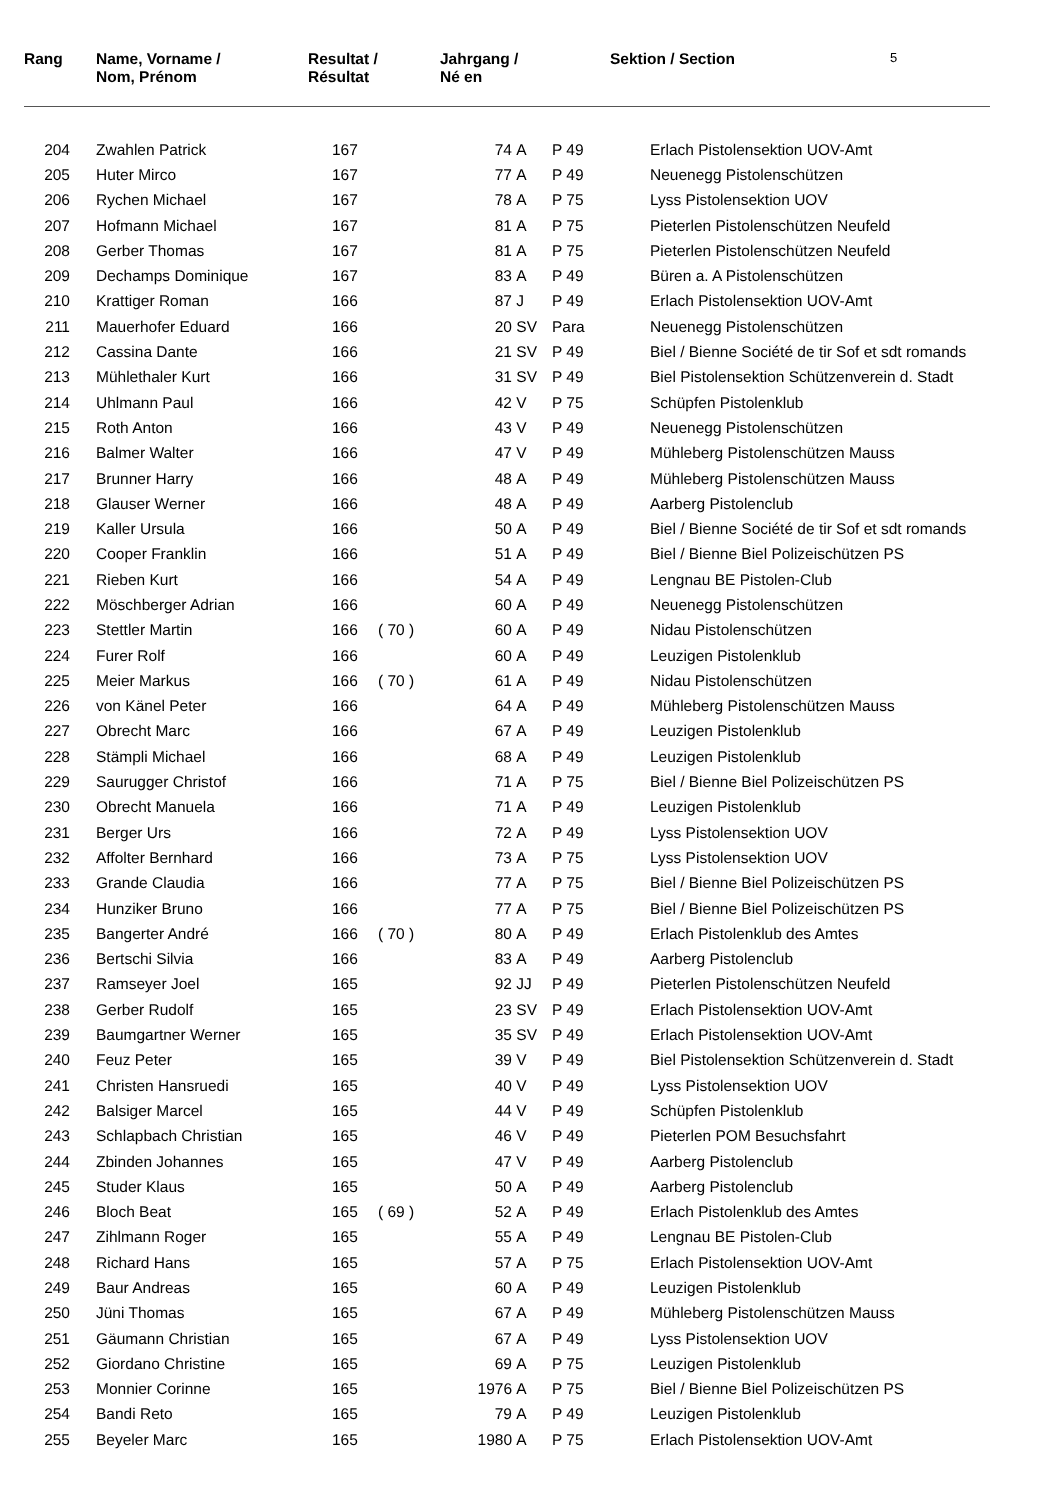| Rang | Name, Vorname / Nom, Prénom | Resultat / Résultat | Jahrgang / Né en | | Sektion / Section | 5 |
| --- | --- | --- | --- | --- | --- | --- |
| 204 | Zwahlen Patrick | 167 | | 74 | A | P 49 | Erlach Pistolensektion UOV-Amt |
| 205 | Huter Mirco | 167 | | 77 | A | P 49 | Neuenegg Pistolenschützen |
| 206 | Rychen Michael | 167 | | 78 | A | P 75 | Lyss Pistolensektion UOV |
| 207 | Hofmann Michael | 167 | | 81 | A | P 75 | Pieterlen Pistolenschützen Neufeld |
| 208 | Gerber Thomas | 167 | | 81 | A | P 75 | Pieterlen Pistolenschützen Neufeld |
| 209 | Dechamps Dominique | 167 | | 83 | A | P 49 | Büren a. A Pistolenschützen |
| 210 | Krattiger Roman | 166 | | 87 | J | P 49 | Erlach Pistolensektion UOV-Amt |
| 211 | Mauerhofer Eduard | 166 | | 20 | SV | Para | Neuenegg Pistolenschützen |
| 212 | Cassina Dante | 166 | | 21 | SV | P 49 | Biel / Bienne Société de tir Sof et sdt romands |
| 213 | Mühlethaler Kurt | 166 | | 31 | SV | P 49 | Biel Pistolensektion Schützenverein d. Stadt |
| 214 | Uhlmann Paul | 166 | | 42 | V | P 75 | Schüpfen Pistolenklub |
| 215 | Roth Anton | 166 | | 43 | V | P 49 | Neuenegg Pistolenschützen |
| 216 | Balmer Walter | 166 | | 47 | V | P 49 | Mühleberg Pistolenschützen Mauss |
| 217 | Brunner Harry | 166 | | 48 | A | P 49 | Mühleberg Pistolenschützen Mauss |
| 218 | Glauser Werner | 166 | | 48 | A | P 49 | Aarberg Pistolenclub |
| 219 | Kaller Ursula | 166 | | 50 | A | P 49 | Biel / Bienne Société de tir Sof et sdt romands |
| 220 | Cooper Franklin | 166 | | 51 | A | P 49 | Biel / Bienne Biel Polizeischützen PS |
| 221 | Rieben Kurt | 166 | | 54 | A | P 49 | Lengnau BE Pistolen-Club |
| 222 | Möschberger Adrian | 166 | | 60 | A | P 49 | Neuenegg Pistolenschützen |
| 223 | Stettler Martin | 166 | ( 70 ) | 60 | A | P 49 | Nidau Pistolenschützen |
| 224 | Furer Rolf | 166 | | 60 | A | P 49 | Leuzigen Pistolenklub |
| 225 | Meier Markus | 166 | ( 70 ) | 61 | A | P 49 | Nidau Pistolenschützen |
| 226 | von Känel Peter | 166 | | 64 | A | P 49 | Mühleberg Pistolenschützen Mauss |
| 227 | Obrecht Marc | 166 | | 67 | A | P 49 | Leuzigen Pistolenklub |
| 228 | Stämpli Michael | 166 | | 68 | A | P 49 | Leuzigen Pistolenklub |
| 229 | Saurugger Christof | 166 | | 71 | A | P 75 | Biel / Bienne Biel Polizeischützen PS |
| 230 | Obrecht Manuela | 166 | | 71 | A | P 49 | Leuzigen Pistolenklub |
| 231 | Berger Urs | 166 | | 72 | A | P 49 | Lyss Pistolensektion UOV |
| 232 | Affolter Bernhard | 166 | | 73 | A | P 75 | Lyss Pistolensektion UOV |
| 233 | Grande Claudia | 166 | | 77 | A | P 75 | Biel / Bienne Biel Polizeischützen PS |
| 234 | Hunziker Bruno | 166 | | 77 | A | P 75 | Biel / Bienne Biel Polizeischützen PS |
| 235 | Bangerter André | 166 | ( 70 ) | 80 | A | P 49 | Erlach Pistolenklub des Amtes |
| 236 | Bertschi Silvia | 166 | | 83 | A | P 49 | Aarberg Pistolenclub |
| 237 | Ramseyer Joel | 165 | | 92 | JJ | P 49 | Pieterlen Pistolenschützen Neufeld |
| 238 | Gerber Rudolf | 165 | | 23 | SV | P 49 | Erlach Pistolensektion UOV-Amt |
| 239 | Baumgartner Werner | 165 | | 35 | SV | P 49 | Erlach Pistolensektion UOV-Amt |
| 240 | Feuz Peter | 165 | | 39 | V | P 49 | Biel Pistolensektion Schützenverein d. Stadt |
| 241 | Christen Hansruedi | 165 | | 40 | V | P 49 | Lyss Pistolensektion UOV |
| 242 | Balsiger Marcel | 165 | | 44 | V | P 49 | Schüpfen Pistolenklub |
| 243 | Schlapbach Christian | 165 | | 46 | V | P 49 | Pieterlen POM Besuchsfahrt |
| 244 | Zbinden Johannes | 165 | | 47 | V | P 49 | Aarberg Pistolenclub |
| 245 | Studer Klaus | 165 | | 50 | A | P 49 | Aarberg Pistolenclub |
| 246 | Bloch Beat | 165 | ( 69 ) | 52 | A | P 49 | Erlach Pistolenklub des Amtes |
| 247 | Zihlmann Roger | 165 | | 55 | A | P 49 | Lengnau BE Pistolen-Club |
| 248 | Richard Hans | 165 | | 57 | A | P 75 | Erlach Pistolensektion UOV-Amt |
| 249 | Baur Andreas | 165 | | 60 | A | P 49 | Leuzigen Pistolenklub |
| 250 | Jüni Thomas | 165 | | 67 | A | P 49 | Mühleberg Pistolenschützen Mauss |
| 251 | Gäumann Christian | 165 | | 67 | A | P 49 | Lyss Pistolensektion UOV |
| 252 | Giordano Christine | 165 | | 69 | A | P 75 | Leuzigen Pistolenklub |
| 253 | Monnier Corinne | 165 | | 1976 | A | P 75 | Biel / Bienne Biel Polizeischützen PS |
| 254 | Bandi Reto | 165 | | 79 | A | P 49 | Leuzigen Pistolenklub |
| 255 | Beyeler Marc | 165 | | 1980 | A | P 75 | Erlach Pistolensektion UOV-Amt |